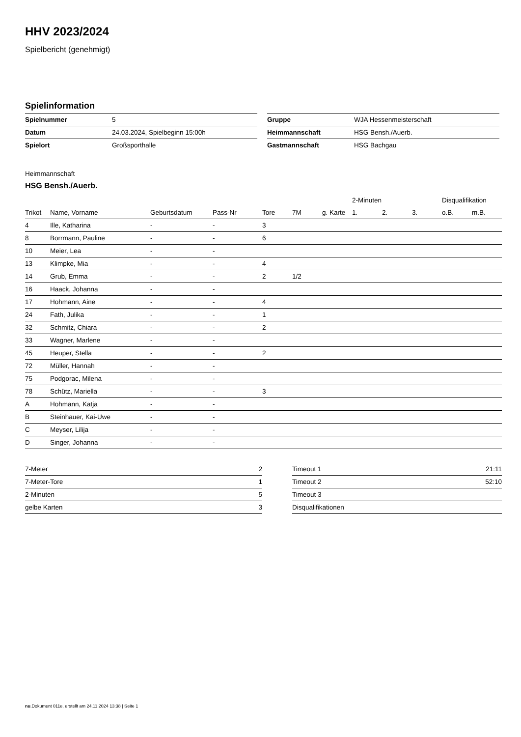HHV 2023/2024
Spielbericht (genehmigt)
Spielinformation
| Spielnummer | 5 |
| Datum | 24.03.2024, Spielbeginn 15:00h |
| Spielort | Großsporthalle |
| Gruppe | WJA Hessenmeisterschaft |
| Heimmannschaft | HSG Bensh./Auerb. |
| Gastmannschaft | HSG Bachgau |
Heimmannschaft
HSG Bensh./Auerb.
| | | | | | | | 2-Minuten | | | Disqualifikation | |
| --- | --- | --- | --- | --- | --- | --- | --- | --- | --- | --- | --- |
| Trikot | Name, Vorname | Geburtsdatum | Pass-Nr | Tore | 7M | g. Karte | 1. | 2. | 3. | o.B. | m.B. |
| 4 | Ille, Katharina | - | - | 3 | | | | | | | |
| 8 | Borrmann, Pauline | - | - | 6 | | | | | | | |
| 10 | Meier, Lea | - | - | | | | | | | | |
| 13 | Klimpke, Mia | - | - | 4 | | | | | | | |
| 14 | Grub, Emma | - | - | 2 | 1/2 | | | | | | |
| 16 | Haack, Johanna | - | - | | | | | | | | |
| 17 | Hohmann, Aine | - | - | 4 | | | | | | | |
| 24 | Fath, Julika | - | - | 1 | | | | | | | |
| 32 | Schmitz, Chiara | - | - | 2 | | | | | | | |
| 33 | Wagner, Marlene | - | - | | | | | | | | |
| 45 | Heuper, Stella | - | - | 2 | | | | | | | |
| 72 | Müller, Hannah | - | - | | | | | | | | |
| 75 | Podgorac, Milena | - | - | | | | | | | | |
| 78 | Schütz, Mariella | - | - | 3 | | | | | | | |
| A | Hohmann, Katja | - | - | | | | | | | | |
| B | Steinhauer, Kai-Uwe | - | - | | | | | | | | |
| C | Meyser, Lilija | - | - | | | | | | | | |
| D | Singer, Johanna | - | - | | | | | | | | |
| 7-Meter | 2 |
| 7-Meter-Tore | 1 |
| 2-Minuten | 5 |
| gelbe Karten | 3 |
| Timeout 1 | 21:11 |
| Timeout 2 | 52:10 |
| Timeout 3 | |
| Disqualifikationen | |
nu.Dokument 011e, erstellt am 24.11.2024 13:38 | Seite 1